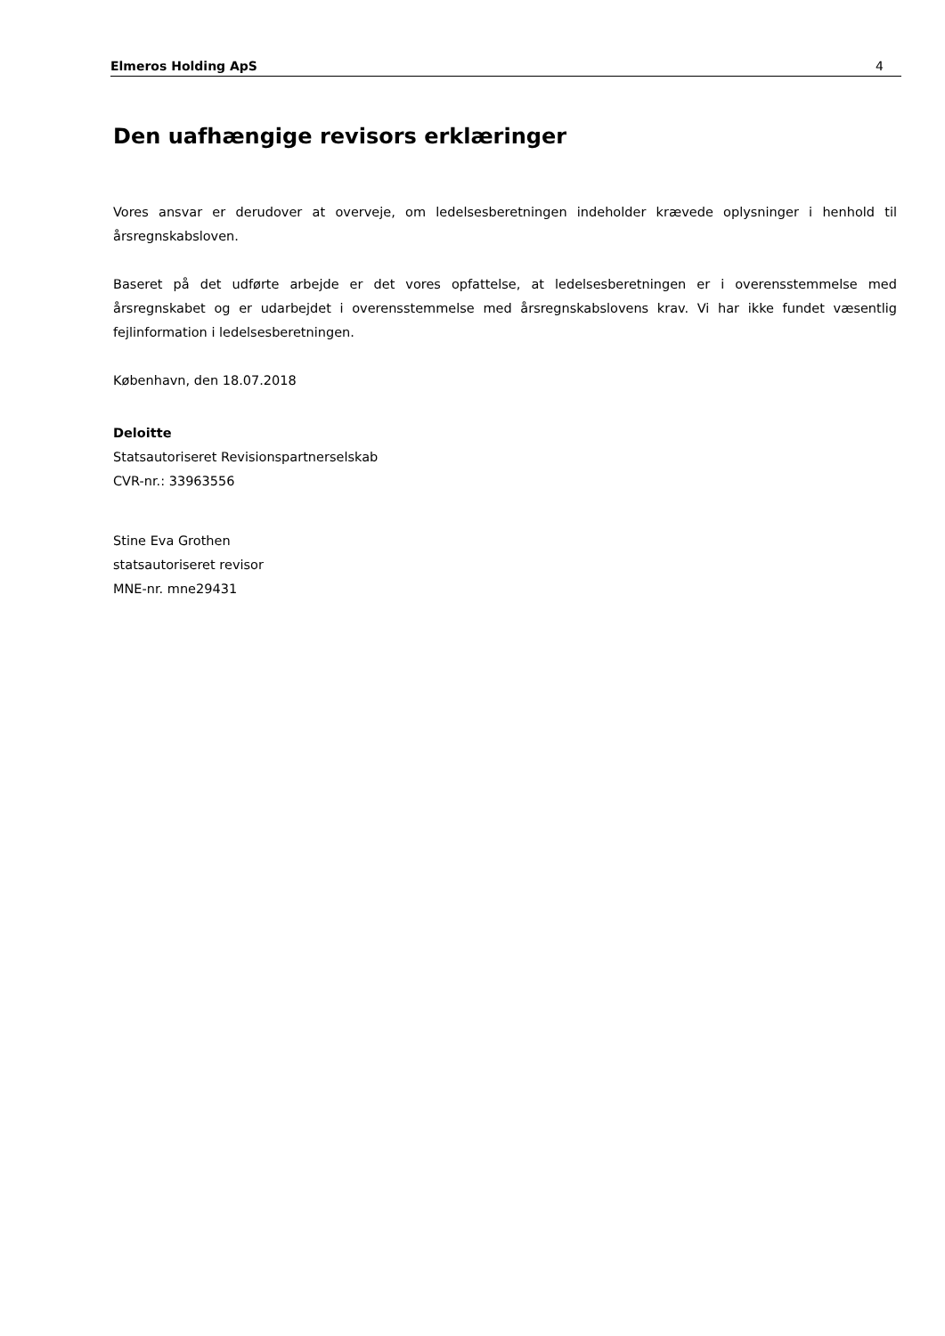Elmeros Holding ApS 4
Den uafhængige revisors erklæringer
Vores ansvar er derudover at overveje, om ledelsesberetningen indeholder krævede oplysninger i henhold til årsregnskabsloven.
Baseret på det udførte arbejde er det vores opfattelse, at ledelsesberetningen er i overensstemmelse med årsregnskabet og er udarbejdet i overensstemmelse med årsregnskabslovens krav. Vi har ikke fundet væsentlig fejlinformation i ledelsesberetningen.
København, den 18.07.2018
Deloitte
Statsautoriseret Revisionspartnerselskab
CVR-nr.: 33963556
Stine Eva Grothen
statsautoriseret revisor
MNE-nr. mne29431